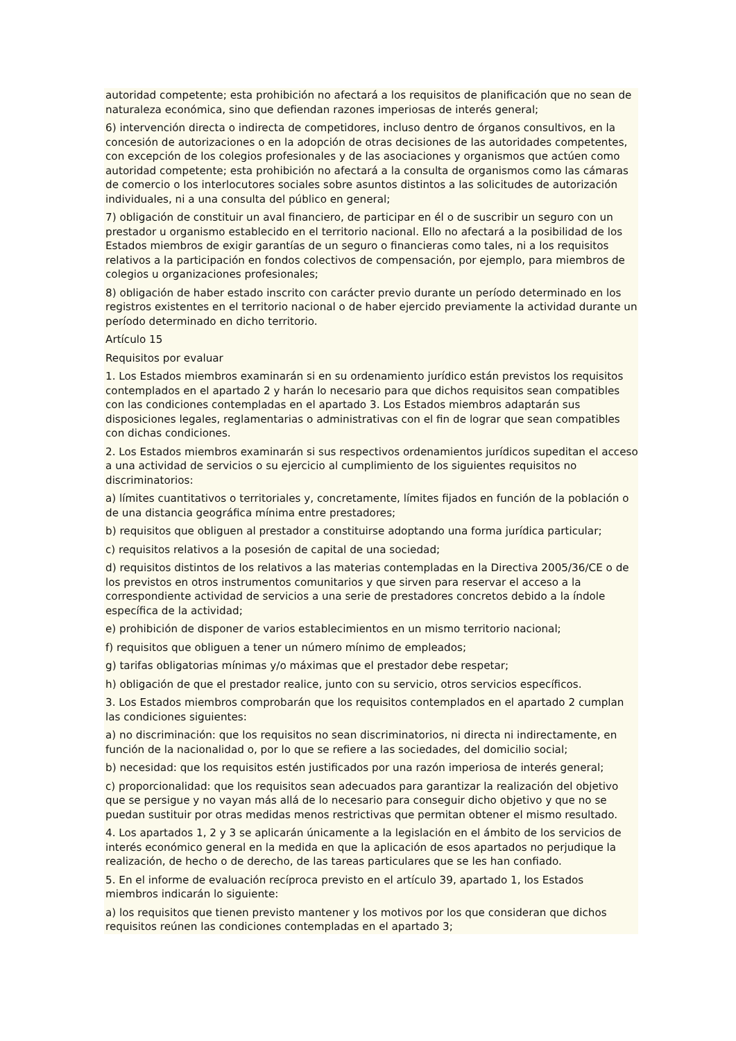autoridad competente; esta prohibición no afectará a los requisitos de planificación que no sean de naturaleza económica, sino que defiendan razones imperiosas de interés general;
6) intervención directa o indirecta de competidores, incluso dentro de órganos consultivos, en la concesión de autorizaciones o en la adopción de otras decisiones de las autoridades competentes, con excepción de los colegios profesionales y de las asociaciones y organismos que actúen como autoridad competente; esta prohibición no afectará a la consulta de organismos como las cámaras de comercio o los interlocutores sociales sobre asuntos distintos a las solicitudes de autorización individuales, ni a una consulta del público en general;
7) obligación de constituir un aval financiero, de participar en él o de suscribir un seguro con un prestador u organismo establecido en el territorio nacional. Ello no afectará a la posibilidad de los Estados miembros de exigir garantías de un seguro o financieras como tales, ni a los requisitos relativos a la participación en fondos colectivos de compensación, por ejemplo, para miembros de colegios u organizaciones profesionales;
8) obligación de haber estado inscrito con carácter previo durante un período determinado en los registros existentes en el territorio nacional o de haber ejercido previamente la actividad durante un período determinado en dicho territorio.
Artículo 15
Requisitos por evaluar
1. Los Estados miembros examinarán si en su ordenamiento jurídico están previstos los requisitos contemplados en el apartado 2 y harán lo necesario para que dichos requisitos sean compatibles con las condiciones contempladas en el apartado 3. Los Estados miembros adaptarán sus disposiciones legales, reglamentarias o administrativas con el fin de lograr que sean compatibles con dichas condiciones.
2. Los Estados miembros examinarán si sus respectivos ordenamientos jurídicos supeditan el acceso a una actividad de servicios o su ejercicio al cumplimiento de los siguientes requisitos no discriminatorios:
a) límites cuantitativos o territoriales y, concretamente, límites fijados en función de la población o de una distancia geográfica mínima entre prestadores;
b) requisitos que obliguen al prestador a constituirse adoptando una forma jurídica particular;
c) requisitos relativos a la posesión de capital de una sociedad;
d) requisitos distintos de los relativos a las materias contempladas en la Directiva 2005/36/CE o de los previstos en otros instrumentos comunitarios y que sirven para reservar el acceso a la correspondiente actividad de servicios a una serie de prestadores concretos debido a la índole específica de la actividad;
e) prohibición de disponer de varios establecimientos en un mismo territorio nacional;
f) requisitos que obliguen a tener un número mínimo de empleados;
g) tarifas obligatorias mínimas y/o máximas que el prestador debe respetar;
h) obligación de que el prestador realice, junto con su servicio, otros servicios específicos.
3. Los Estados miembros comprobarán que los requisitos contemplados en el apartado 2 cumplan las condiciones siguientes:
a) no discriminación: que los requisitos no sean discriminatorios, ni directa ni indirectamente, en función de la nacionalidad o, por lo que se refiere a las sociedades, del domicilio social;
b) necesidad: que los requisitos estén justificados por una razón imperiosa de interés general;
c) proporcionalidad: que los requisitos sean adecuados para garantizar la realización del objetivo que se persigue y no vayan más allá de lo necesario para conseguir dicho objetivo y que no se puedan sustituir por otras medidas menos restrictivas que permitan obtener el mismo resultado.
4. Los apartados 1, 2 y 3 se aplicarán únicamente a la legislación en el ámbito de los servicios de interés económico general en la medida en que la aplicación de esos apartados no perjudique la realización, de hecho o de derecho, de las tareas particulares que se les han confiado.
5. En el informe de evaluación recíproca previsto en el artículo 39, apartado 1, los Estados miembros indicarán lo siguiente:
a) los requisitos que tienen previsto mantener y los motivos por los que consideran que dichos requisitos reúnen las condiciones contempladas en el apartado 3;